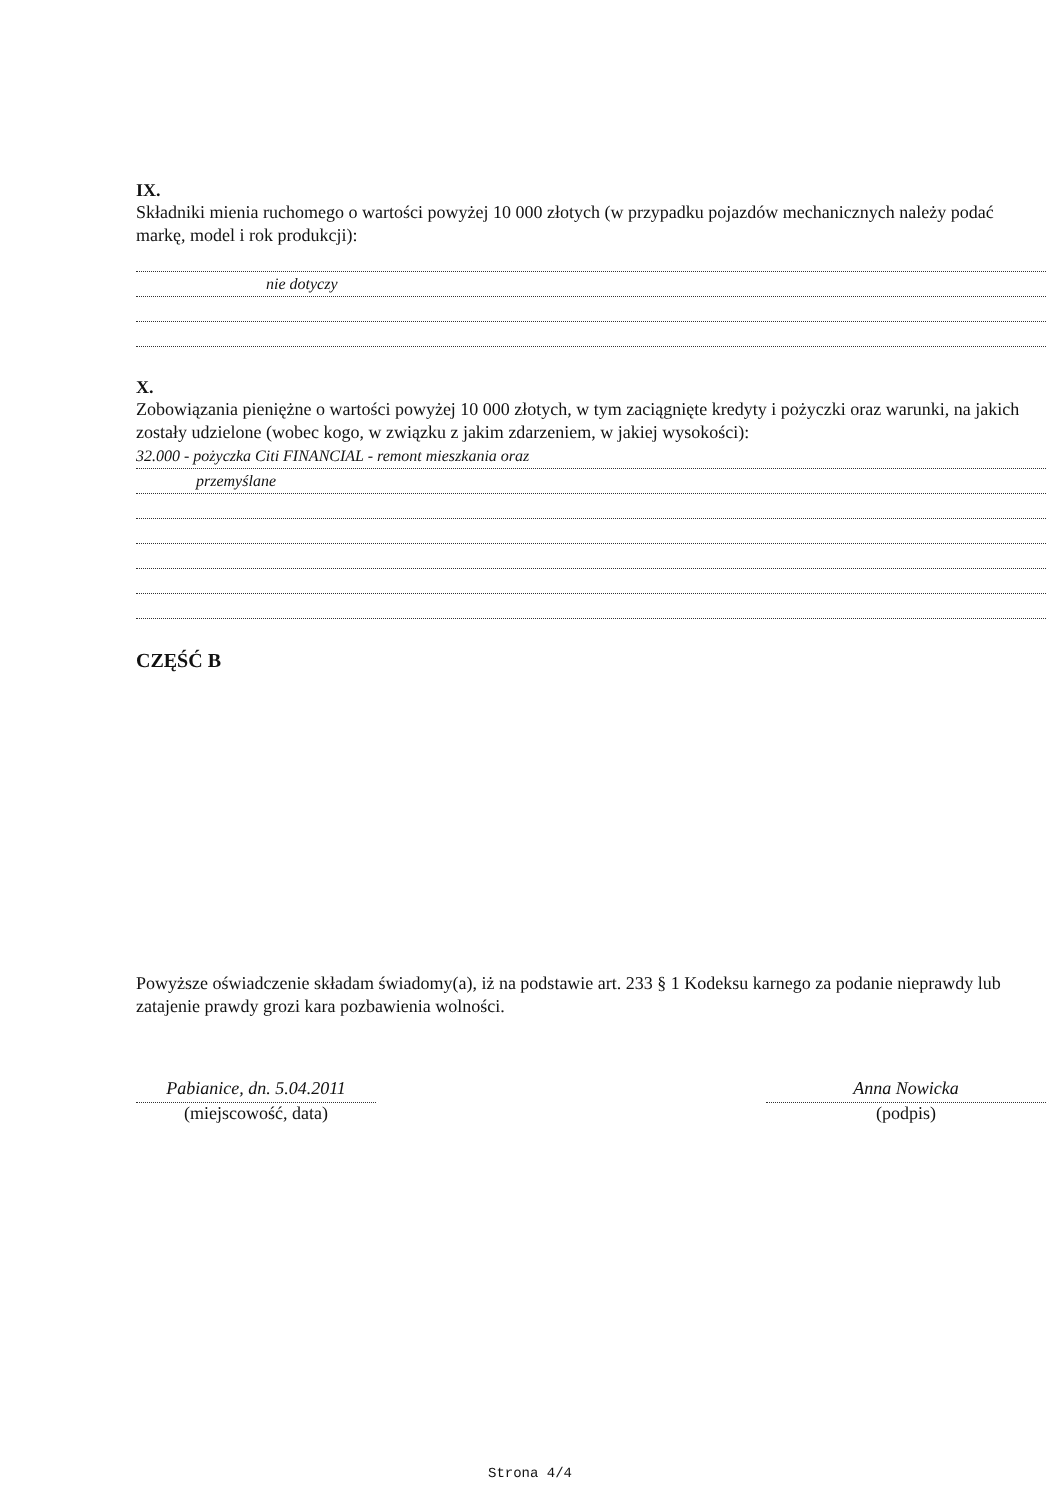IX.
Składniki mienia ruchomego o wartości powyżej 10 000 złotych (w przypadku pojazdów mechanicznych należy podać markę, model i rok produkcji):
nie dotyczy
X.
Zobowiązania pieniężne o wartości powyżej 10 000 złotych, w tym zaciągnięte kredyty i pożyczki oraz warunki, na jakich zostały udzielone (wobec kogo, w związku z jakim zdarzeniem, w jakiej wysokości):
32.000 - pożyczka Citi FINANCIAL - remont mieszkania oraz
przemyślane
CZĘŚĆ B
Powyższe oświadczenie składam świadomy(a), iż na podstawie art. 233 § 1 Kodeksu karnego za podanie nieprawdy lub zatajenie prawdy grozi kara pozbawienia wolności.
Pabianice, dn. 5.04.2011
(miejscowość, data)
Anna Nowicka
(podpis)
Strona 4/4